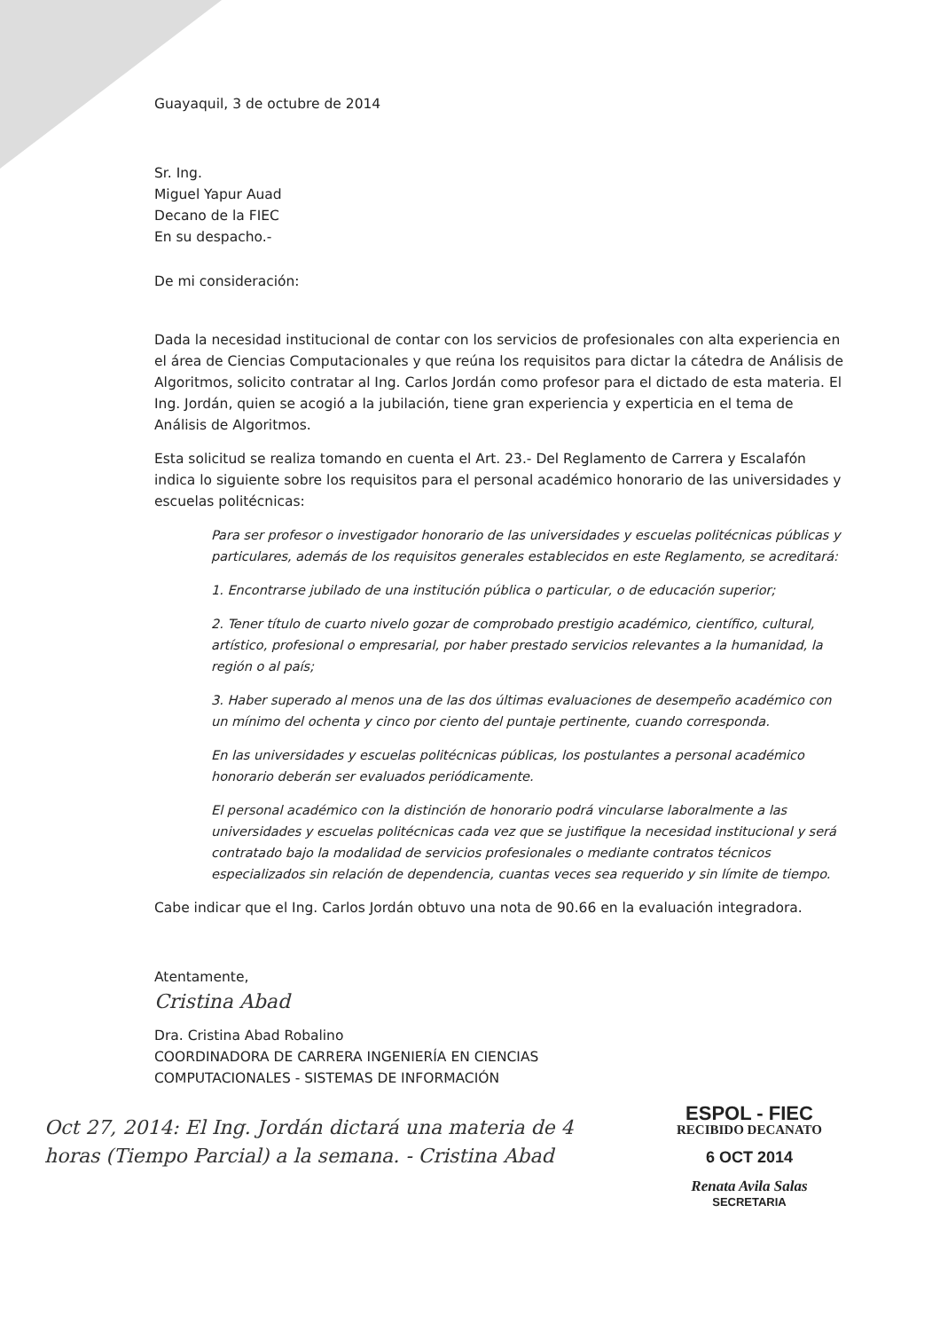Guayaquil, 3 de octubre de 2014
Sr. Ing.
Miguel Yapur Auad
Decano de la FIEC
En su despacho.-
De mi consideración:
Dada la necesidad institucional de contar con los servicios de profesionales con alta experiencia en el área de Ciencias Computacionales y que reúna los requisitos para dictar la cátedra de Análisis de Algoritmos, solicito contratar al Ing. Carlos Jordán como profesor para el dictado de esta materia. El Ing. Jordán, quien se acogió a la jubilación, tiene gran experiencia y experticia en el tema de Análisis de Algoritmos.
Esta solicitud se realiza tomando en cuenta el Art. 23.- Del Reglamento de Carrera y Escalafón indica lo siguiente sobre los requisitos para el personal académico honorario de las universidades y escuelas politécnicas:
Para ser profesor o investigador honorario de las universidades y escuelas politécnicas públicas y particulares, además de los requisitos generales establecidos en este Reglamento, se acreditará:
1. Encontrarse jubilado de una institución pública o particular, o de educación superior;
2. Tener título de cuarto nivelo gozar de comprobado prestigio académico, científico, cultural, artístico, profesional o empresarial, por haber prestado servicios relevantes a la humanidad, la región o al país;
3. Haber superado al menos una de las dos últimas evaluaciones de desempeño académico con un mínimo del ochenta y cinco por ciento del puntaje pertinente, cuando corresponda.
En las universidades y escuelas politécnicas públicas, los postulantes a personal académico honorario deberán ser evaluados periódicamente.
El personal académico con la distinción de honorario podrá vincularse laboralmente a las universidades y escuelas politécnicas cada vez que se justifique la necesidad institucional y será contratado bajo la modalidad de servicios profesionales o mediante contratos técnicos especializados sin relación de dependencia, cuantas veces sea requerido y sin límite de tiempo.
Cabe indicar que el Ing. Carlos Jordán obtuvo una nota de 90.66 en la evaluación integradora.
Atentamente,
Cristina Abad
Dra. Cristina Abad Robalino
COORDINADORA DE CARRERA INGENIERÍA EN CIENCIAS
COMPUTACIONALES - SISTEMAS DE INFORMACIÓN
Oct 27, 2014: El Ing. Jordán dictará una materia de 4 horas (Tiempo Parcial) a la semana. - Cristina Abad
ESPOL - FIEC
RECIBIDO DECANATO
6 OCT 2014
Renata Avila Salas
SECRETARIA